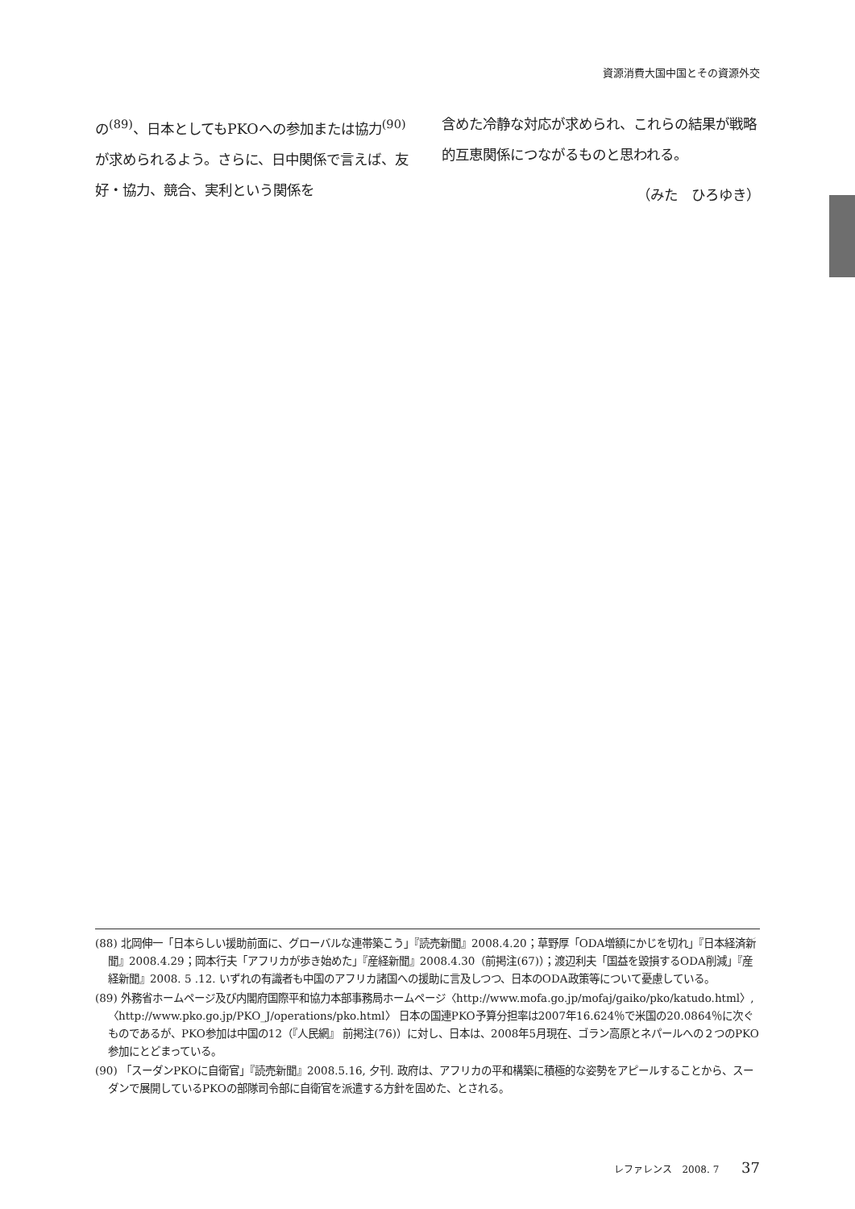資源消費大国中国とその資源外交
の<sup>(89)</sup>、日本としてもPKOへの参加または協力<sup>(90)</sup>が求められるよう。さらに、日中関係で言えば、友好・協力、競合、実利という関係を
含めた冷静な対応が求められ、これらの結果が戦略的互恵関係につながるものと思われる。
（みた　ひろゆき）
(88) 北岡伸一「日本らしい援助前面に、グローバルな連帯築こう」『読売新聞』2008.4.20；草野厚「ODA増額にかじを切れ」『日本経済新聞』2008.4.29；岡本行夫「アフリカが歩き始めた」『産経新聞』2008.4.30（前掲注(67)）；渡辺利夫「国益を毀損するODA削減」『産経新聞』2008. 5 .12. いずれの有識者も中国のアフリカ諸国への援助に言及しつつ、日本のODA政策等について憂慮している。
(89) 外務省ホームページ及び内閣府国際平和協力本部事務局ホームページ〈http://www.mofa.go.jp/mofaj/gaiko/pko/katudo.html〉,〈http://www.pko.go.jp/PKO_J/operations/pko.html〉 日本の国連PKO予算分担率は2007年16.624％で米国の20.0864％に次ぐものであるが、PKO参加は中国の12（『人民網』 前掲注(76)）に対し、日本は、2008年5月現在、ゴラン高原とネパールへの２つのPKO参加にとどまっている。
(90) 「スーダンPKOに自衛官」『読売新聞』2008.5.16, 夕刊. 政府は、アフリカの平和構築に積極的な姿勢をアピールすることから、スーダンで展開しているPKOの部隊司令部に自衛官を派遣する方針を固めた、とされる。
レファレンス　2008. 7 37